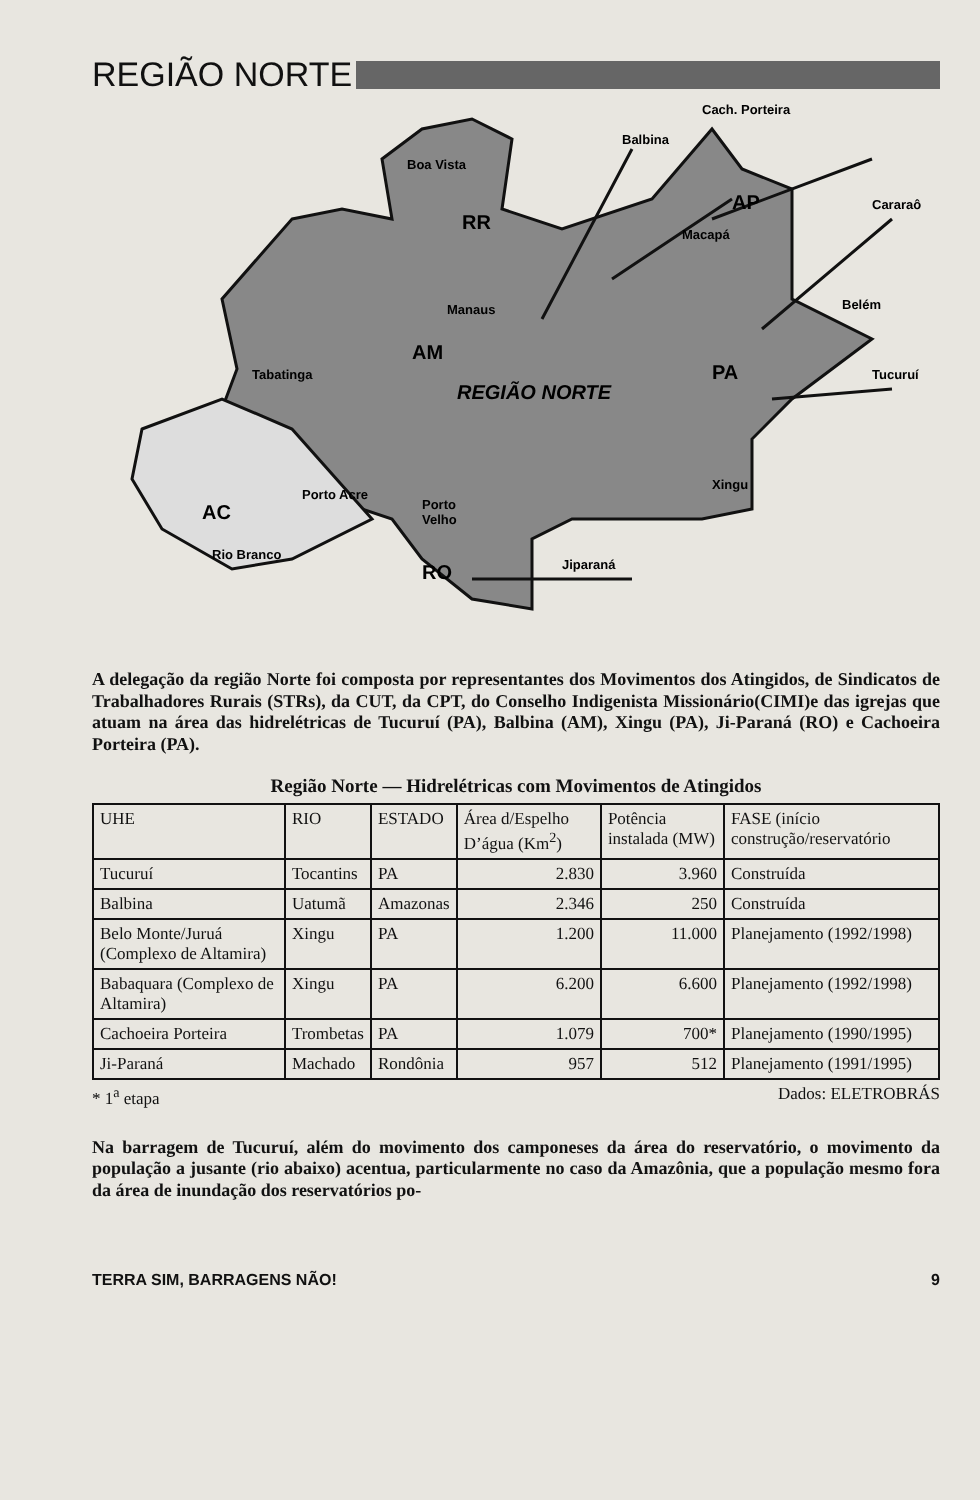REGIÃO NORTE
Balbina
Cach. Porteira
Cararaô
Boa Vista
RR
AP
Macapá
Belém
Manaus
AM
Tabatinga
REGIÃO NORTE
PA
Tucuruí
Xingu
Porto Acre
Porto
Velho
AC
Rio Branco
RO
Jiparaná
A delegação da região Norte foi composta por representantes dos Movimentos dos Atingidos, de Sindicatos de Trabalhadores Rurais (STRs), da CUT, da CPT, do Conselho Indigenista Missionário(CIMI)e das igrejas que atuam na área das hidrelétricas de Tucuruí (PA), Balbina (AM), Xingu (PA), Ji-Paraná (RO) e Cachoeira Porteira (PA).
Região Norte — Hidrelétricas com Movimentos de Atingidos
| UHE | RIO | ESTADO | Área d/Espelho D’água (Km<sup>2</sup>) | Potência instalada (MW) | FASE (início construção/reservatório |
| --- | --- | --- | --- | --- | --- |
| Tucuruí | Tocantins | PA | 2.830 | 3.960 | Construída |
| Balbina | Uatumã | Amazonas | 2.346 | 250 | Construída |
| Belo Monte/Juruá (Complexo de Altamira) | Xingu | PA | 1.200 | 11.000 | Planejamento (1992/1998) |
| Babaquara (Complexo de Altamira) | Xingu | PA | 6.200 | 6.600 | Planejamento (1992/1998) |
| Cachoeira Porteira | Trombetas | PA | 1.079 | 700* | Planejamento (1990/1995) |
| Ji-Paraná | Machado | Rondônia | 957 | 512 | Planejamento (1991/1995) |
* 1<sup>a</sup> etapa Dados: ELETROBRÁS
Na barragem de Tucuruí, além do movimento dos camponeses da área do reservatório, o movimento da população a jusante (rio abaixo) acentua, particularmente no caso da Amazônia, que a população mesmo fora da área de inundação dos reservatórios po-
TERRA SIM, BARRAGENS NÃO! 9